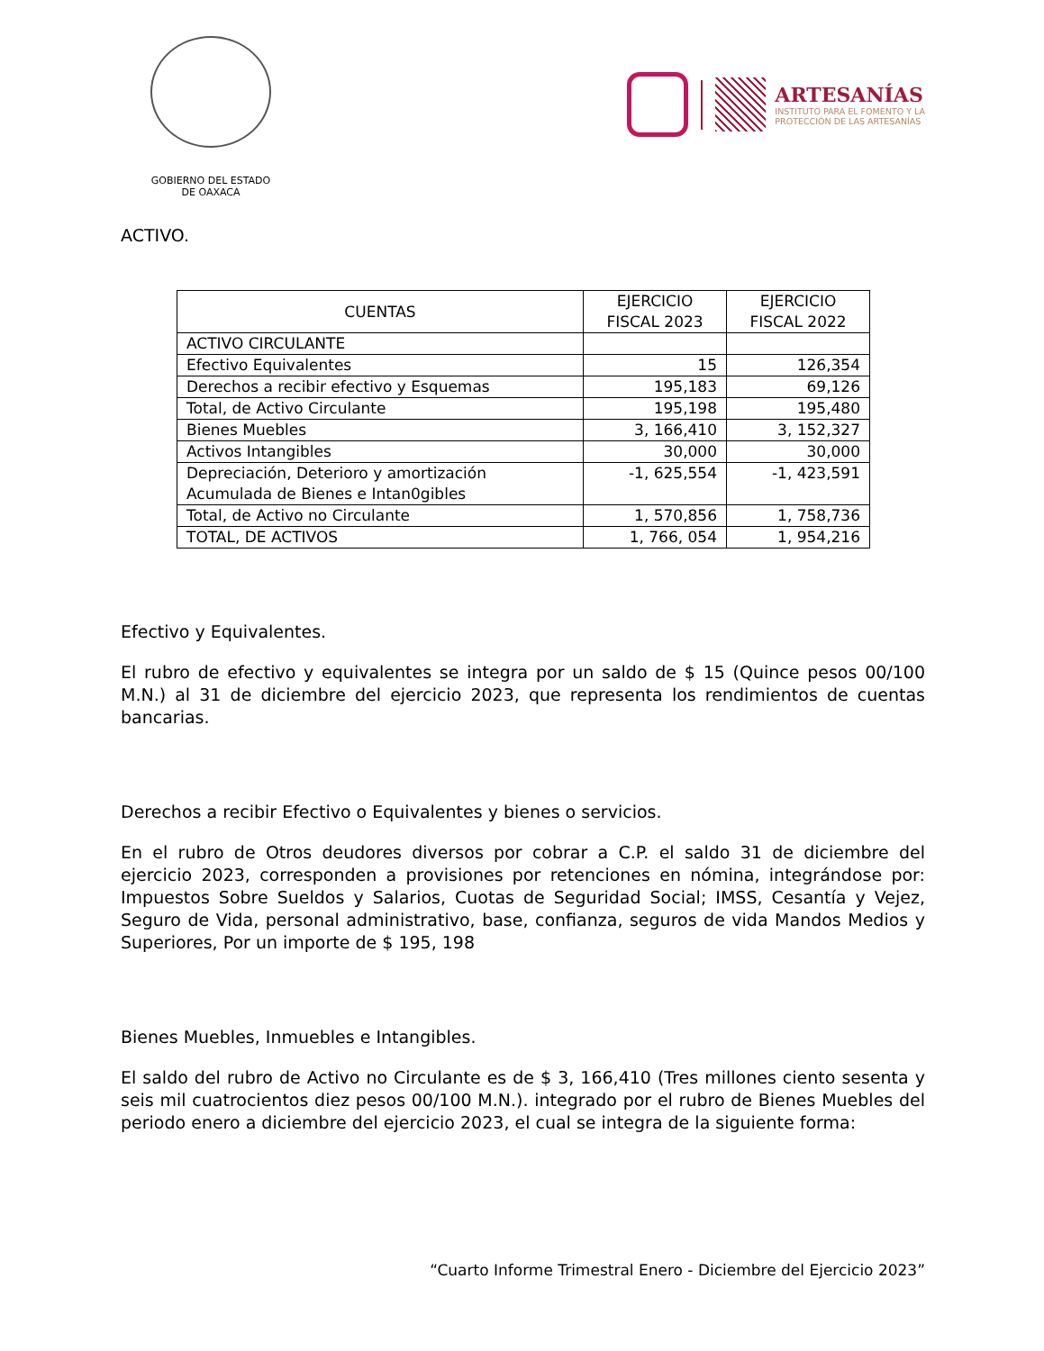GOBIERNO DEL ESTADO
DE OAXACA
ARTESANÍAS
INSTITUTO PARA EL FOMENTO Y LA
PROTECCIÓN DE LAS ARTESANÍAS
ACTIVO.
| CUENTAS | EJERCICIO FISCAL 2023 | EJERCICIO FISCAL 2022 |
| --- | --- | --- |
| ACTIVO CIRCULANTE | | |
| Efectivo Equivalentes | 15 | 126,354 |
| Derechos a recibir efectivo y Esquemas | 195,183 | 69,126 |
| Total, de Activo Circulante | 195,198 | 195,480 |
| Bienes Muebles | 3, 166,410 | 3, 152,327 |
| Activos Intangibles | 30,000 | 30,000 |
| Depreciación, Deterioro y amortización Acumulada de Bienes e Intan0gibles | -1, 625,554 | -1, 423,591 |
| Total, de Activo no Circulante | 1, 570,856 | 1, 758,736 |
| TOTAL, DE ACTIVOS | 1, 766, 054 | 1, 954,216 |
Efectivo y Equivalentes.
El rubro de efectivo y equivalentes se integra por un saldo de $ 15 (Quince pesos 00/100 M.N.) al 31 de diciembre del ejercicio 2023, que representa los rendimientos de cuentas bancarias.
Derechos a recibir Efectivo o Equivalentes y bienes o servicios.
En el rubro de Otros deudores diversos por cobrar a C.P. el saldo 31 de diciembre del ejercicio 2023, corresponden a provisiones por retenciones en nómina, integrándose por: Impuestos Sobre Sueldos y Salarios, Cuotas de Seguridad Social; IMSS, Cesantía y Vejez, Seguro de Vida, personal administrativo, base, confianza, seguros de vida Mandos Medios y Superiores, Por un importe de $ 195, 198
Bienes Muebles, Inmuebles e Intangibles.
El saldo del rubro de Activo no Circulante es de $ 3, 166,410 (Tres millones ciento sesenta y seis mil cuatrocientos diez pesos 00/100 M.N.). integrado por el rubro de Bienes Muebles del periodo enero a diciembre del ejercicio 2023, el cual se integra de la siguiente forma:
“Cuarto Informe Trimestral Enero - Diciembre del Ejercicio 2023”